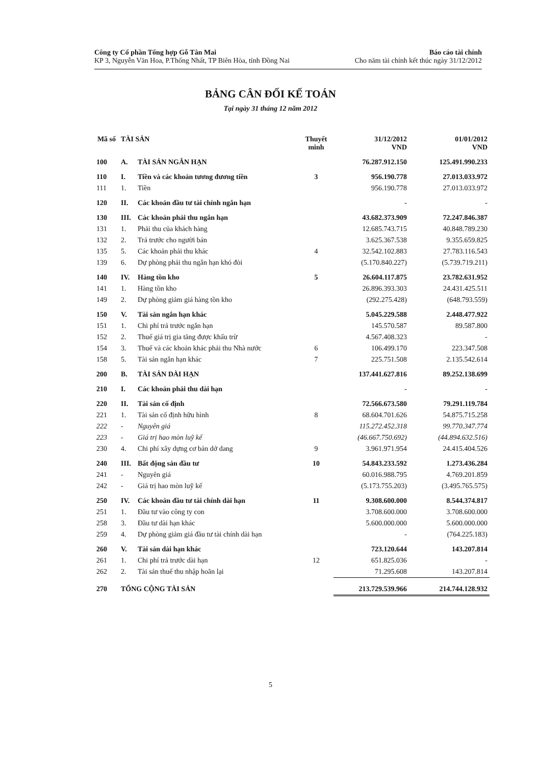Công ty Cổ phần Tổng hợp Gỗ Tân Mai
KP 3, Nguyễn Văn Hoa, P.Thống Nhất, TP Biên Hòa, tỉnh Đồng Nai
Báo cáo tài chính
Cho năm tài chính kết thúc ngày 31/12/2012
BẢNG CÂN ĐỐI KẾ TOÁN
Tại ngày 31 tháng 12 năm 2012
| Mã số | TÀI SẢN | | Thuyết minh | 31/12/2012 VND | 01/01/2012 VND |
| --- | --- | --- | --- | --- | --- |
| 100 | A. | TÀI SẢN NGẮN HẠN | | 76.287.912.150 | 125.491.990.233 |
| 110 | I. | Tiền và các khoản tương đương tiền | 3 | 956.190.778 | 27.013.033.972 |
| 111 | 1. | Tiền | | 956.190.778 | 27.013.033.972 |
| 120 | II. | Các khoản đầu tư tài chính ngắn hạn | | - | - |
| 130 | III. | Các khoản phải thu ngắn hạn | | 43.682.373.909 | 72.247.846.387 |
| 131 | 1. | Phải thu của khách hàng | | 12.685.743.715 | 40.848.789.230 |
| 132 | 2. | Trả trước cho người bán | | 3.625.367.538 | 9.355.659.825 |
| 135 | 5. | Các khoản phải thu khác | 4 | 32.542.102.883 | 27.783.116.543 |
| 139 | 6. | Dự phòng phải thu ngắn hạn khó đòi | | (5.170.840.227) | (5.739.719.211) |
| 140 | IV. | Hàng tồn kho | 5 | 26.604.117.875 | 23.782.631.952 |
| 141 | 1. | Hàng tồn kho | | 26.896.393.303 | 24.431.425.511 |
| 149 | 2. | Dự phòng giảm giá hàng tồn kho | | (292.275.428) | (648.793.559) |
| 150 | V. | Tài sản ngắn hạn khác | | 5.045.229.588 | 2.448.477.922 |
| 151 | 1. | Chi phí trả trước ngắn hạn | | 145.570.587 | 89.587.800 |
| 152 | 2. | Thuế giá trị gia tăng được khấu trừ | | 4.567.408.323 | - |
| 154 | 3. | Thuế và các khoản khác phải thu Nhà nước | 6 | 106.499.170 | 223.347.508 |
| 158 | 5. | Tài sản ngắn hạn khác | 7 | 225.751.508 | 2.135.542.614 |
| 200 | B. | TÀI SẢN DÀI HẠN | | 137.441.627.816 | 89.252.138.699 |
| 210 | I. | Các khoản phải thu dài hạn | | - | - |
| 220 | II. | Tài sản cố định | | 72.566.673.580 | 79.291.119.784 |
| 221 | 1. | Tài sản cố định hữu hình | 8 | 68.604.701.626 | 54.875.715.258 |
| 222 | - | Nguyên giá | | 115.272.452.318 | 99.770.347.774 |
| 223 | - | Giá trị hao mòn luỹ kế | | (46.667.750.692) | (44.894.632.516) |
| 230 | 4. | Chi phí xây dựng cơ bản dở dang | 9 | 3.961.971.954 | 24.415.404.526 |
| 240 | III. | Bất động sản đầu tư | 10 | 54.843.233.592 | 1.273.436.284 |
| 241 | - | Nguyên giá | | 60.016.988.795 | 4.769.201.859 |
| 242 | - | Giá trị hao mòn luỹ kế | | (5.173.755.203) | (3.495.765.575) |
| 250 | IV. | Các khoản đầu tư tài chính dài hạn | 11 | 9.308.600.000 | 8.544.374.817 |
| 251 | 1. | Đầu tư vào công ty con | | 3.708.600.000 | 3.708.600.000 |
| 258 | 3. | Đầu tư dài hạn khác | | 5.600.000.000 | 5.600.000.000 |
| 259 | 4. | Dự phòng giảm giá đầu tư tài chính dài hạn | | - | (764.225.183) |
| 260 | V. | Tài sản dài hạn khác | | 723.120.644 | 143.207.814 |
| 261 | 1. | Chi phí trả trước dài hạn | 12 | 651.825.036 | - |
| 262 | 2. | Tài sản thuế thu nhập hoãn lại | | 71.295.608 | 143.207.814 |
| 270 | TỔNG CỘNG TÀI SẢN | | | 213.729.539.966 | 214.744.128.932 |
5